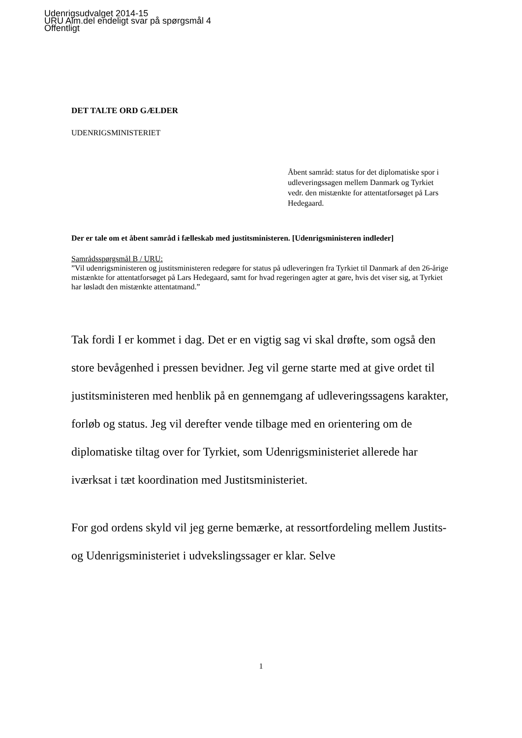Udenrigsudvalget 2014-15
URU Alm.del endeligt svar på spørgsmål 4
Offentligt
DET TALTE ORD GÆLDER
UDENRIGSMINISTERIET
Åbent samråd: status for det diplomatiske spor i udleveringssagen mellem Danmark og Tyrkiet vedr. den mistænkte for attentatforsøget på Lars Hedegaard.
Der er tale om et åbent samråd i fælleskab med justitsministeren. [Udenrigsministeren indleder]
Samrådsspørgsmål B / URU:
”Vil udenrigsministeren og justitsministeren redegøre for status på udleveringen fra Tyrkiet til Danmark af den 26-årige mistænkte for attentatforsøget på Lars Hedegaard, samt for hvad regeringen agter at gøre, hvis det viser sig, at Tyrkiet har løsladt den mistænkte attentatmand.”
Tak fordi I er kommet i dag. Det er en vigtig sag vi skal drøfte, som også den store bevågenhed i pressen bevidner. Jeg vil gerne starte med at give ordet til justitsministeren med henblik på en gennemgang af udleveringssagens karakter, forløb og status. Jeg vil derefter vende tilbage med en orientering om de diplomatiske tiltag over for Tyrkiet, som Udenrigsministeriet allerede har iværksat i tæt koordination med Justitsministeriet.
For god ordens skyld vil jeg gerne bemærke, at ressortfordeling mellem Justits- og Udenrigsministeriet i udvekslingssager er klar. Selve
1